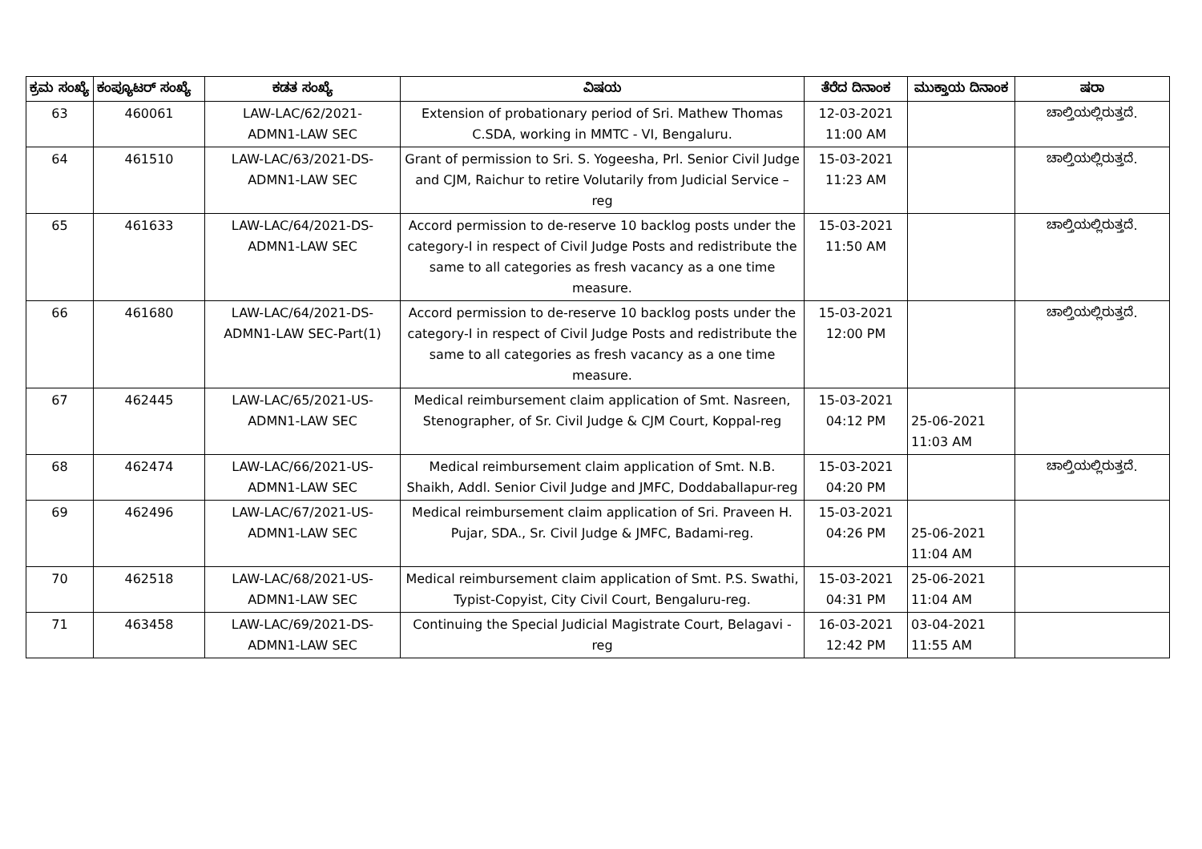| ಕ್ರಮ ಸಂಖ್ಯೆ | ಕಂಪ್ಯೂಟರ್ ಸಂಖ್ಯೆ | ಕಡತ ಸಂಖ್ಯೆ | ವಿಷಯ | ತೆರೆದ ದಿನಾಂಕ | ಮುಕ್ತಾಯ ದಿನಾಂಕ | ಷರಾ |
| --- | --- | --- | --- | --- | --- | --- |
| 63 | 460061 | LAW-LAC/62/2021- ADMN1-LAW SEC | Extension of probationary period of Sri. Mathew Thomas C.SDA, working in MMTC - VI, Bengaluru. | 12-03-2021 11:00 AM | | ಚಾಲ್ತಿಯಲ್ಲಿರುತ್ತದೆ. |
| 64 | 461510 | LAW-LAC/63/2021-DS- ADMN1-LAW SEC | Grant of permission to Sri. S. Yogeesha, Prl. Senior Civil Judge and CJM, Raichur to retire Volutarily from Judicial Service – reg | 15-03-2021 11:23 AM | | ಚಾಲ್ತಿಯಲ್ಲಿರುತ್ತದೆ. |
| 65 | 461633 | LAW-LAC/64/2021-DS- ADMN1-LAW SEC | Accord permission to de-reserve 10 backlog posts under the category-I in respect of Civil Judge Posts and redistribute the same to all categories as fresh vacancy as a one time measure. | 15-03-2021 11:50 AM | | ಚಾಲ್ತಿಯಲ್ಲಿರುತ್ತದೆ. |
| 66 | 461680 | LAW-LAC/64/2021-DS- ADMN1-LAW SEC-Part(1) | Accord permission to de-reserve 10 backlog posts under the category-I in respect of Civil Judge Posts and redistribute the same to all categories as fresh vacancy as a one time measure. | 15-03-2021 12:00 PM | | ಚಾಲ್ತಿಯಲ್ಲಿರುತ್ತದೆ. |
| 67 | 462445 | LAW-LAC/65/2021-US- ADMN1-LAW SEC | Medical reimbursement claim application of Smt. Nasreen, Stenographer, of Sr. Civil Judge & CJM Court, Koppal-reg | 15-03-2021 04:12 PM | 25-06-2021 11:03 AM | |
| 68 | 462474 | LAW-LAC/66/2021-US- ADMN1-LAW SEC | Medical reimbursement claim application of Smt. N.B. Shaikh, Addl. Senior Civil Judge and JMFC, Doddaballapur-reg | 15-03-2021 04:20 PM | | ಚಾಲ್ತಿಯಲ್ಲಿರುತ್ತದೆ. |
| 69 | 462496 | LAW-LAC/67/2021-US- ADMN1-LAW SEC | Medical reimbursement claim application of Sri. Praveen H. Pujar, SDA., Sr. Civil Judge & JMFC, Badami-reg. | 15-03-2021 04:26 PM | 25-06-2021 11:04 AM | |
| 70 | 462518 | LAW-LAC/68/2021-US- ADMN1-LAW SEC | Medical reimbursement claim application of Smt. P.S. Swathi, Typist-Copyist, City Civil Court, Bengaluru-reg. | 15-03-2021 04:31 PM | 25-06-2021 11:04 AM | |
| 71 | 463458 | LAW-LAC/69/2021-DS- ADMN1-LAW SEC | Continuing the Special Judicial Magistrate Court, Belagavi -reg | 16-03-2021 12:42 PM | 03-04-2021 11:55 AM | |